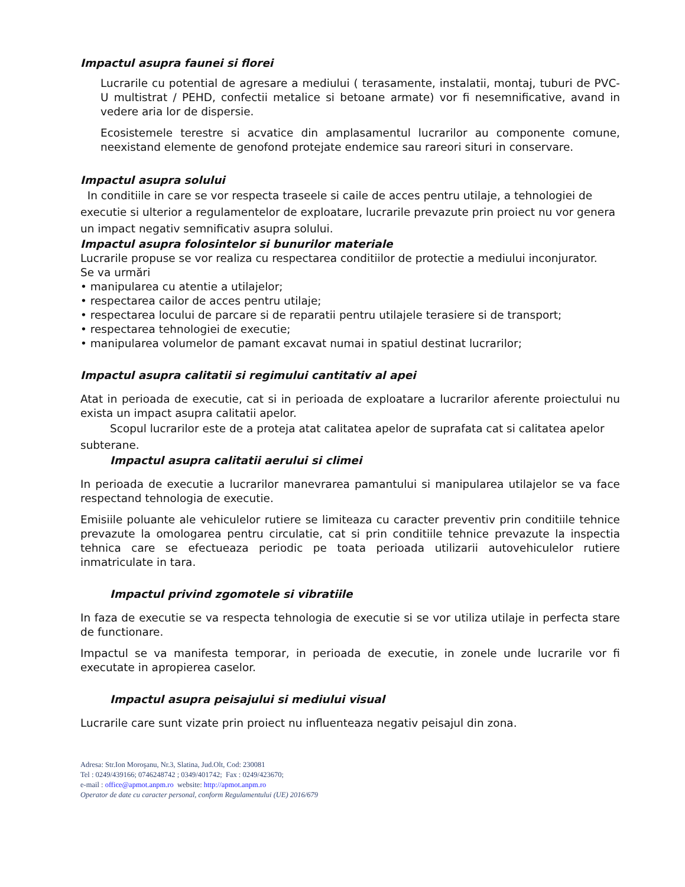Impactul asupra faunei si florei
Lucrarile cu potential de agresare a mediului ( terasamente, instalatii, montaj, tuburi de PVC- U multistrat / PEHD, confectii metalice si betoane armate) vor fi nesemnificative, avand in vedere aria lor de dispersie.
Ecosistemele terestre si acvatice din amplasamentul lucrarilor au componente comune, neexistand elemente de genofond protejate endemice sau rareori situri in conservare.
Impactul asupra solului
In conditiile in care se vor respecta traseele si caile de acces pentru utilaje, a tehnologiei de executie si ulterior a regulamentelor de exploatare, lucrarile prevazute prin proiect nu vor genera un impact negativ semnificativ asupra solului.
Impactul asupra folosintelor si bunurilor materiale
Lucrarile propuse se vor realiza cu respectarea conditiilor de protectie a mediului inconjurator.
Se va urmări
• manipularea cu atentie a utilajelor;
• respectarea cailor de acces pentru utilaje;
• respectarea locului de parcare si de reparatii pentru utilajele terasiere si de transport;
• respectarea tehnologiei de executie;
• manipularea volumelor de pamant excavat numai in spatiul destinat lucrarilor;
Impactul asupra calitatii si regimului cantitativ al apei
Atat in perioada de executie, cat si in perioada de exploatare a lucrarilor aferente proiectului nu exista un impact asupra calitatii apelor.
Scopul lucrarilor este de a proteja atat calitatea apelor de suprafata cat si calitatea apelor subterane.
Impactul asupra calitatii aerului si climei
In perioada de executie a lucrarilor manevrarea pamantului si manipularea utilajelor se va face respectand tehnologia de executie.
Emisiile poluante ale vehiculelor rutiere se limiteaza cu caracter preventiv prin conditiile tehnice prevazute la omologarea pentru circulatie, cat si prin conditiile tehnice prevazute la inspectia tehnica care se efectueaza periodic pe toata perioada utilizarii autovehiculelor rutiere inmatriculate in tara.
Impactul privind zgomotele si vibratiile
In faza de executie se va respecta tehnologia de executie si se vor utiliza utilaje in perfecta stare de functionare.
Impactul se va manifesta temporar, in perioada de executie, in zonele unde lucrarile vor fi executate in apropierea caselor.
Impactul asupra peisajului si mediului visual
Lucrarile care sunt vizate prin proiect nu influenteaza negativ peisajul din zona.
Adresa: Str.Ion Moroşanu, Nr.3, Slatina, Jud.Olt, Cod: 230081
Tel : 0249/439166; 0746248742 ; 0349/401742; Fax : 0249/423670;
e-mail : office@apmot.anpm.ro website: http://apmot.anpm.ro
Operator de date cu caracter personal, conform Regulamentului (UE) 2016/679